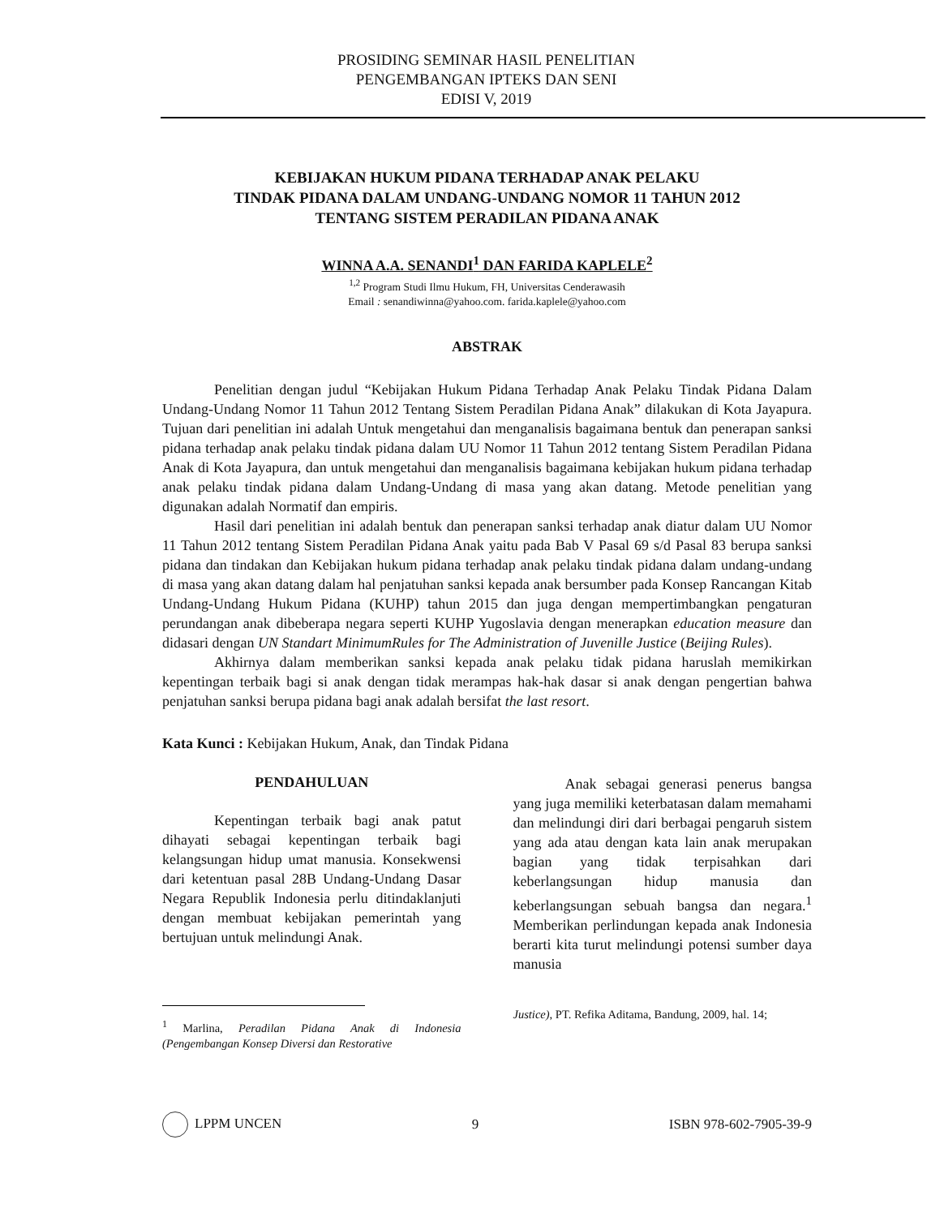PROSIDING SEMINAR HASIL PENELITIAN
PENGEMBANGAN IPTEKS DAN SENI
EDISI V, 2019
KEBIJAKAN HUKUM PIDANA TERHADAP ANAK PELAKU
TINDAK PIDANA DALAM UNDANG-UNDANG NOMOR 11 TAHUN 2012
TENTANG SISTEM PERADILAN PIDANA ANAK
WINNA A.A. SENANDI<sup>1</sup> DAN FARIDA KAPLELE<sup>2</sup>
<sup>1,2</sup> Program Studi Ilmu Hukum, FH, Universitas Cenderawasih
Email : senandiwinna@yahoo.com. farida.kaplele@yahoo.com
ABSTRAK
Penelitian dengan judul “Kebijakan Hukum Pidana Terhadap Anak Pelaku Tindak Pidana Dalam Undang-Undang Nomor 11 Tahun 2012 Tentang Sistem Peradilan Pidana Anak” dilakukan di Kota Jayapura. Tujuan dari penelitian ini adalah Untuk mengetahui dan menganalisis bagaimana bentuk dan penerapan sanksi pidana terhadap anak pelaku tindak pidana dalam UU Nomor 11 Tahun 2012 tentang Sistem Peradilan Pidana Anak di Kota Jayapura, dan untuk mengetahui dan menganalisis bagaimana kebijakan hukum pidana terhadap anak pelaku tindak pidana dalam Undang-Undang di masa yang akan datang. Metode penelitian yang digunakan adalah Normatif dan empiris.
Hasil dari penelitian ini adalah bentuk dan penerapan sanksi terhadap anak diatur dalam UU Nomor 11 Tahun 2012 tentang Sistem Peradilan Pidana Anak yaitu pada Bab V Pasal 69 s/d Pasal 83 berupa sanksi pidana dan tindakan dan Kebijakan hukum pidana terhadap anak pelaku tindak pidana dalam undang-undang di masa yang akan datang dalam hal penjatuhan sanksi kepada anak bersumber pada Konsep Rancangan Kitab Undang-Undang Hukum Pidana (KUHP) tahun 2015 dan juga dengan mempertimbangkan pengaturan perundangan anak dibeberapa negara seperti KUHP Yugoslavia dengan menerapkan education measure dan didasari dengan UN Standart MinimumRules for The Administration of Juvenille Justice (Beijing Rules).
Akhirnya dalam memberikan sanksi kepada anak pelaku tidak pidana haruslah memikirkan kepentingan terbaik bagi si anak dengan tidak merampas hak-hak dasar si anak dengan pengertian bahwa penjatuhan sanksi berupa pidana bagi anak adalah bersifat the last resort.
Kata Kunci : Kebijakan Hukum, Anak, dan Tindak Pidana
PENDAHULUAN
Kepentingan terbaik bagi anak patut dihayati sebagai kepentingan terbaik bagi kelangsungan hidup umat manusia. Konsekwensi dari ketentuan pasal 28B Undang-Undang Dasar Negara Republik Indonesia perlu ditindaklanjuti dengan membuat kebijakan pemerintah yang bertujuan untuk melindungi Anak.
<sup>1</sup> Marlina, Peradilan Pidana Anak di Indonesia (Pengembangan Konsep Diversi dan Restorative
Anak sebagai generasi penerus bangsa yang juga memiliki keterbatasan dalam memahami dan melindungi diri dari berbagai pengaruh sistem yang ada atau dengan kata lain anak merupakan bagian yang tidak terpisahkan dari keberlangsungan hidup manusia dan keberlangsungan sebuah bangsa dan negara.<sup>1</sup> Memberikan perlindungan kepada anak Indonesia berarti kita turut melindungi potensi sumber daya manusia
Justice), PT. Refika Aditama, Bandung, 2009, hal. 14;
LPPM UNCEN 9 ISBN 978-602-7905-39-9